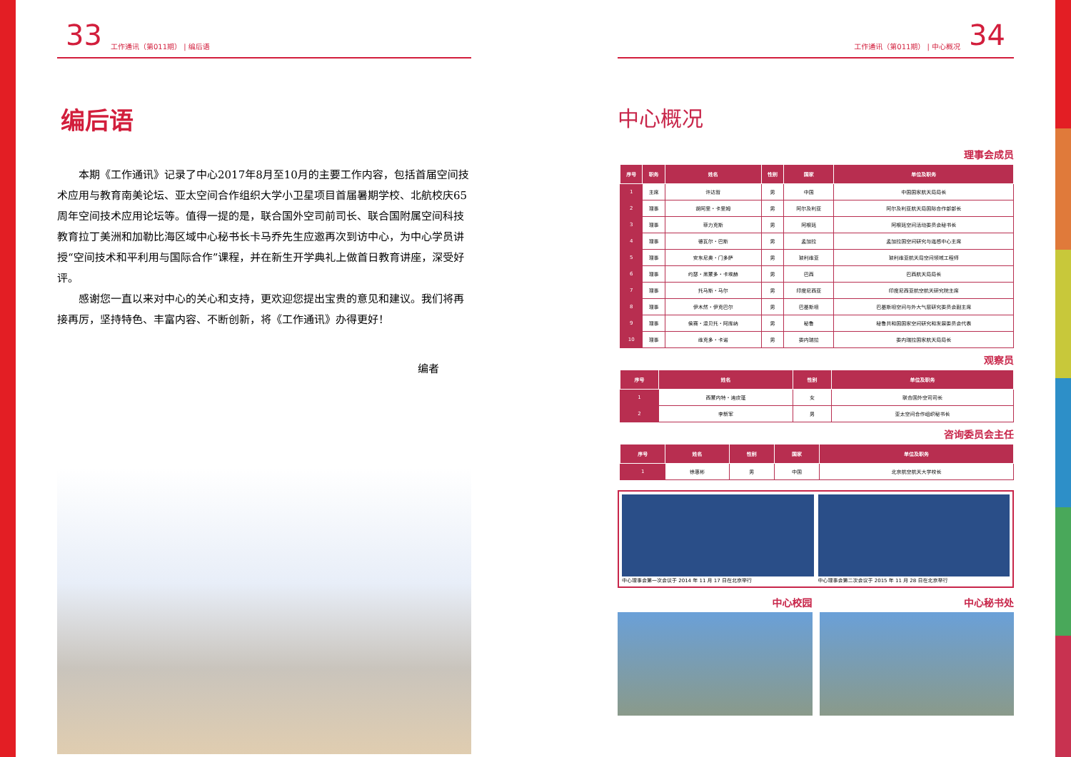33 工作通讯（第011期） | 编后语
编后语
本期《工作通讯》记录了中心2017年8月至10月的主要工作内容，包括首届空间技术应用与教育南美论坛、亚太空间合作组织大学小卫星项目首届暑期学校、北航校庆65周年空间技术应用论坛等。值得一提的是，联合国外空司前司长、联合国附属空间科技教育拉丁美洲和加勒比海区域中心秘书长卡马乔先生应邀再次到访中心，为中心学员讲授“空间技术和平利用与国际合作”课程，并在新生开学典礼上做首日教育讲座，深受好评。
感谢您一直以来对中心的关心和支持，更欢迎您提出宝贵的意见和建议。我们将再接再厉，坚持特色、丰富内容、不断创新，将《工作通讯》办得更好！
编者
工作通讯（第011期） | 中心概况 34
中心概况
理事会成员
| 序号 | 职务 | 姓名 | 性别 | 国家 | 单位及职务 |
| --- | --- | --- | --- | --- | --- |
| 1 | 主席 | 许达哲 | 男 | 中国 | 中国国家航天局局长 |
| 2 | 理事 | 胡阿里・卡里姆 | 男 | 阿尔及利亚 | 阿尔及利亚航天局国际合作部部长 |
| 3 | 理事 | 菲力克斯 | 男 | 阿根廷 | 阿根廷空间活动委员会秘书长 |
| 4 | 理事 | 德瓦尔・巴斯 | 男 | 孟加拉 | 孟加拉国空间研究与遥感中心主席 |
| 5 | 理事 | 安东尼奥・门多萨 | 男 | 玻利维亚 | 玻利维亚航天局空间领域工程师 |
| 6 | 理事 | 约瑟・黑蒙多・卡埃赫 | 男 | 巴西 | 巴西航天局局长 |
| 7 | 理事 | 托马斯・马尔 | 男 | 印度尼西亚 | 印度尼西亚航空航天研究院主席 |
| 8 | 理事 | 伊木然・伊克巴尔 | 男 | 巴基斯坦 | 巴基斯坦空间与外大气层研究委员会副主席 |
| 9 | 理事 | 侯赛・温贝托・阿库纳 | 男 | 秘鲁 | 秘鲁共和国国家空间研究和发展委员会代表 |
| 10 | 理事 | 维克多・卡诺 | 男 | 委内瑞拉 | 委内瑞拉国家航天局局长 |
观察员
| 序号 | 姓名 | 性别 | 单位及职务 |
| --- | --- | --- | --- |
| 1 | 西蒙内特・迪皮蓬 | 女 | 联合国外空司司长 |
| 2 | 李新军 | 男 | 亚太空间合作组织秘书长 |
咨询委员会主任
| 序号 | 姓名 | 性别 | 国家 | 单位及职务 |
| --- | --- | --- | --- | --- |
| 1 | 徐惠彬 | 男 | 中国 | 北京航空航天大学校长 |
中心理事会第一次会议于 2014 年 11 月 17 日在北京举行
中心理事会第二次会议于 2015 年 11 月 28 日在北京举行
中心校园 中心秘书处